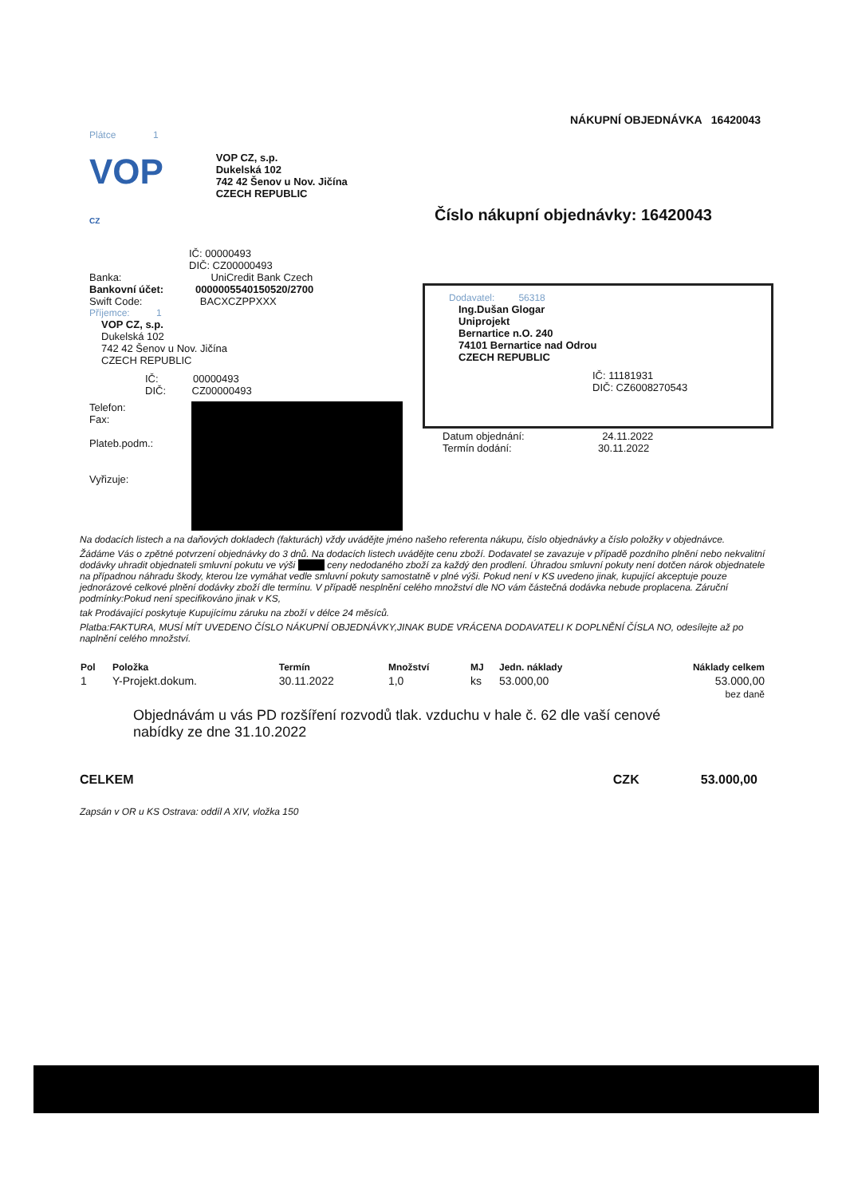NÁKUPNÍ OBJEDNÁVKA 16420043
Plátce 1
VOP
CZ VOP CZ, s.p.
Dukelská 102
742 42 Šenov u Nov. Jičína
CZECH REPUBLIC
IČ: 00000493
DIČ: CZ00000493
Banka: UniCredit Bank Czech
Bankovní účet: 0000005540150520/2700
Swift Code: BACXCZPPXXX
Příjemce: 1
VOP CZ, s.p.
Dukelská 102
742 42 Šenov u Nov. Jičína
CZECH REPUBLIC
IČ: 00000493
DIČ: CZ00000493
Telefon:
Fax:
Plateb.podm.:
Vyřizuje:
Číslo nákupní objednávky: 16420043
Dodavatel: 56318
Ing.Dušan Glogar
Uniprojekt
Bernartice n.O. 240
74101 Bernartice nad Odrou
CZECH REPUBLIC
IČ: 11181931
DIČ: CZ6008270543
Datum objednání: 24.11.2022
Termín dodání: 30.11.2022
Na dodacích listech a na daňových dokladech (fakturách) vždy uvádějte jméno našeho referenta nákupu, číslo objednávky a číslo položky v objednávce.
Žádáme Vás o zpětné potvrzení objednávky do 3 dnů. Na dodacích listech uvádějte cenu zboží. Dodavatel se zavazuje v případě pozdního plnění nebo nekvalitní dodávky uhradit objednateli smluvní pokutu ve výši ceny nedodaného zboží za každý den prodlení. Úhradou smluvní pokuty není dotčen nárok objednatele na případnou náhradu škody, kterou lze vymáhat vedle smluvní pokuty samostatně v plné výši. Pokud není v KS uvedeno jinak, kupující akceptuje pouze jednorázové celkové plnění dodávky zboží dle termínu. V případě nesplnění celého množství dle NO vám částečná dodávka nebude proplacena. Záruční podmínky:Pokud není specifikováno jinak v KS,
tak Prodávající poskytuje Kupujícímu záruku na zboží v délce 24 měsíců.
Platba:FAKTURA, MUSÍ MÍT UVEDENO ČÍSLO NÁKUPNÍ OBJEDNÁVKY,JINAK BUDE VRÁCENA DODAVATELI K DOPLNĚNÍ ČÍSLA NO, odesílejte až po naplnění celého množství.
| Pol | Položka | Termín | Množství | MJ | Jedn. náklady | Náklady celkem |
| --- | --- | --- | --- | --- | --- | --- |
| 1 | Y-Projekt.dokum. | 30.11.2022 | 1,0 | ks | 53.000,00 | 53.000,00 |
| bez daně | | | | | | |
Objednávám u vás PD rozšíření rozvodů tlak. vzduchu v hale č. 62 dle vaší cenové nabídky ze dne 31.10.2022
CELKEM CZK 53.000,00
Zapsán v OR u KS Ostrava: oddíl A XIV, vložka 150